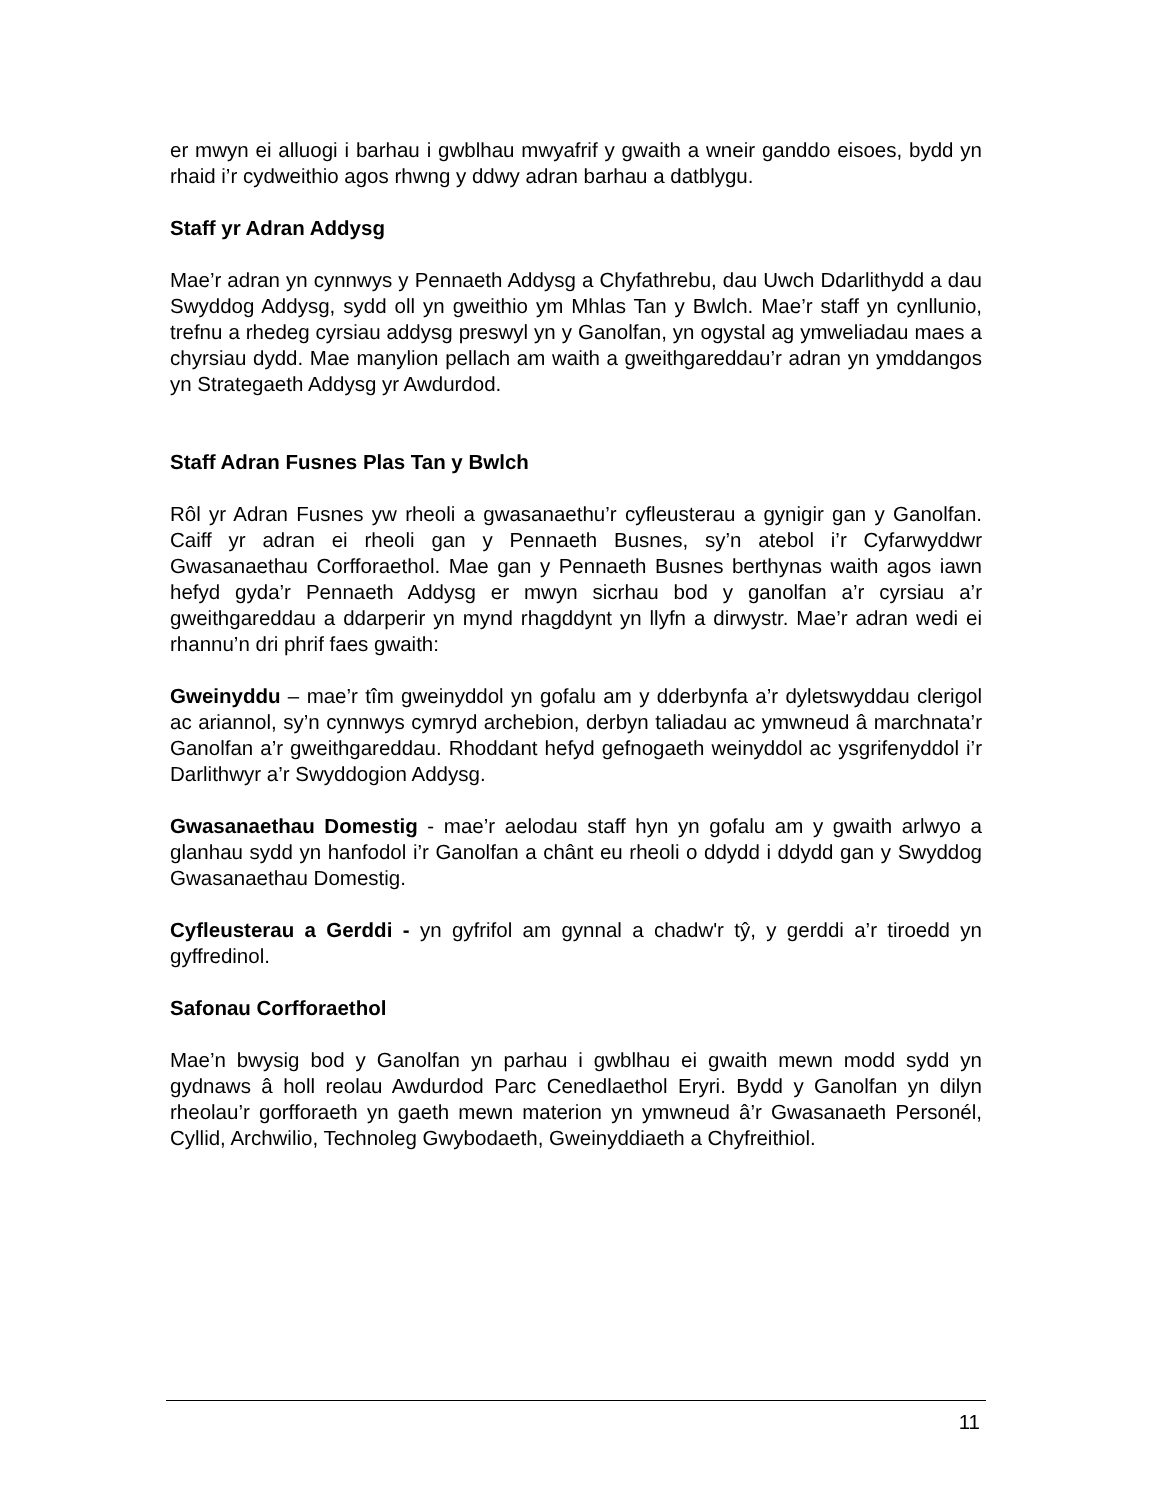er mwyn ei alluogi i barhau i gwblhau mwyafrif y gwaith a wneir ganddo eisoes, bydd yn rhaid i’r cydweithio agos rhwng y ddwy adran barhau a datblygu.
Staff yr Adran Addysg
Mae’r adran yn cynnwys y Pennaeth Addysg a Chyfathrebu, dau Uwch Ddarlithydd a dau Swyddog Addysg, sydd oll yn gweithio ym Mhlas Tan y Bwlch. Mae’r staff yn cynllunio, trefnu a rhedeg cyrsiau addysg preswyl yn y Ganolfan, yn ogystal ag ymweliadau maes a chyrsiau dydd. Mae manylion pellach am waith a gweithgareddau’r adran yn ymddangos yn Strategaeth Addysg yr Awdurdod.
Staff Adran Fusnes Plas Tan y Bwlch
Rôl yr Adran Fusnes yw rheoli a gwasanaethu’r cyfleusterau a gynigir gan y Ganolfan. Caiff yr adran ei rheoli gan y Pennaeth Busnes, sy’n atebol i’r Cyfarwyddwr Gwasanaethau Corfforaethol. Mae gan y Pennaeth Busnes berthynas waith agos iawn hefyd gyda’r Pennaeth Addysg er mwyn sicrhau bod y ganolfan a’r cyrsiau a’r gweithgareddau a ddarperir yn mynd rhagddynt yn llyfn a dirwystr. Mae’r adran wedi ei rhannu’n dri phrif faes gwaith:
Gweinyddu – mae’r tîm gweinyddol yn gofalu am y dderbynfa a’r dyletswyddau clerigol ac ariannol, sy’n cynnwys cymryd archebion, derbyn taliadau ac ymwneud â marchnata’r Ganolfan a’r gweithgareddau. Rhoddant hefyd gefnogaeth weinyddol ac ysgrifenyddol i’r Darlithwyr a’r Swyddogion Addysg.
Gwasanaethau Domestig - mae’r aelodau staff hyn yn gofalu am y gwaith arlwyo a glanhau sydd yn hanfodol i’r Ganolfan a chânt eu rheoli o ddydd i ddydd gan y Swyddog Gwasanaethau Domestig.
Cyfleusterau a Gerddi - yn gyfrifol am gynnal a chadw'r tŷ, y gerddi a’r tiroedd yn gyffredinol.
Safonau Corfforaethol
Mae’n bwysig bod y Ganolfan yn parhau i gwblhau ei gwaith mewn modd sydd yn gydnaws â holl reolau Awdurdod Parc Cenedlaethol Eryri. Bydd y Ganolfan yn dilyn rheolau’r gorfforaeth yn gaeth mewn materion yn ymwneud â’r Gwasanaeth Personél, Cyllid, Archwilio, Technoleg Gwybodaeth, Gweinyddiaeth a Chyfreithiol.
11